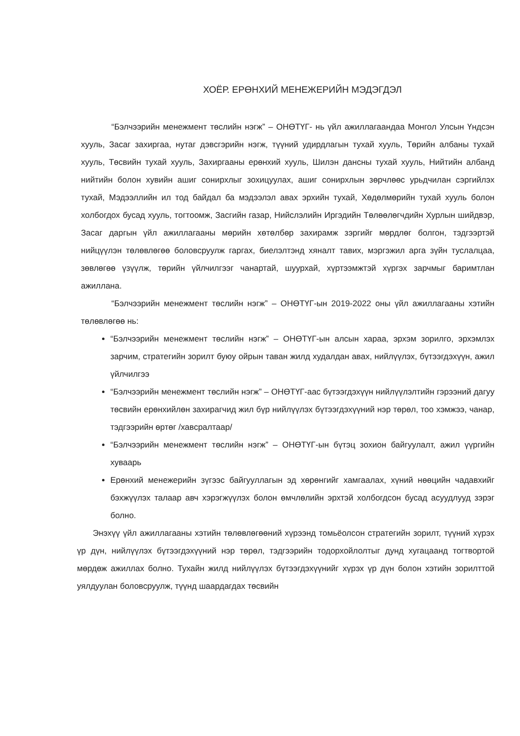ХОЁР. ЕРӨНХИЙ МЕНЕЖЕРИЙН МЭДЭГДЭЛ
“Бэлчээрийн менежмент төслийн нэгж” – ОНӨТҮГ- нь үйл ажиллагаандаа Монгол Улсын Үндсэн хууль, Засаг захиргаа, нутаг дэвсгэрийн нэгж, түүний удирдлагын тухай хууль, Төрийн албаны тухай хууль, Төсвийн тухай хууль, Захиргааны ерөнхий хууль, Шилэн дансны тухай хууль, Нийтийн албанд нийтийн болон хувийн ашиг сонирхлыг зохицуулах, ашиг сонирхлын зөрчлөөс урьдчилан сэргийлэх тухай, Мэдээллийн ил тод байдал ба мэдээлэл авах эрхийн тухай, Хөдөлмөрийн тухай хууль болон холбогдох бусад хууль, тогтоомж, Засгийн газар, Нийслэлийн Иргэдийн Төлөөлөгчдийн Хурлын шийдвэр, Засаг даргын үйл ажиллагааны мөрийн хөтөлбөр захирамж зэргийг мөрдлөг болгон, тэдгээртэй нийцүүлэн төлөвлөгөө боловсруулж гаргах, биелэлтэнд хяналт тавих, мэргэжил арга зүйн туслалцаа, зөвлөгөө үзүүлж, төрийн үйлчилгээг чанартай, шуурхай, хүртээмжтэй хүргэх зарчмыг баримтлан ажиллана.
“Бэлчээрийн менежмент төслийн нэгж” – ОНӨТҮГ-ын 2019-2022 оны үйл ажиллагааны хэтийн төлөвлөгөө нь:
“Бэлчээрийн менежмент төслийн нэгж” – ОНӨТҮГ-ын алсын хараа, эрхэм зорилго, эрхэмлэх зарчим, стратегийн зорилт буюу ойрын таван жилд худалдан авах, нийлүүлэх, бүтээгдэхүүн, ажил үйлчилгээ
“Бэлчээрийн менежмент төслийн нэгж” – ОНӨТҮГ-аас бүтээгдэхүүн нийлүүлэлтийн гэрээний дагуу төсвийн ерөнхийлөн захирагчид жил бүр нийлүүлэх бүтээгдэхүүний нэр төрөл, тоо хэмжээ, чанар, тэдгээрийн өртөг /хавсралтаар/
“Бэлчээрийн менежмент төслийн нэгж” – ОНӨТҮГ-ын бүтэц зохион байгуулалт, ажил үүргийн хуваарь
Ерөнхий менежерийн зүгээс байгууллагын эд хөрөнгийг хамгаалах, хүний нөөцийн чадавхийг бэхжүүлэх талаар авч хэрэгжүүлэх болон өмчлөлийн эрхтэй холбогдсон бусад асуудлууд зэрэг болно.
Энэхүү үйл ажиллагааны хэтийн төлөвлөгөөний хүрээнд томьёолсон стратегийн зорилт, түүний хүрэх үр дүн, нийлүүлэх бүтээгдэхүүний нэр төрөл, тэдгээрийн тодорхойлолтыг дунд хугацаанд тогтвортой мөрдөж ажиллах болно. Тухайн жилд нийлүүлэх бүтээгдэхүүнийг хүрэх үр дүн болон хэтийн зорилттой уялдуулан боловсруулж, түүнд шаардагдах төсвийн